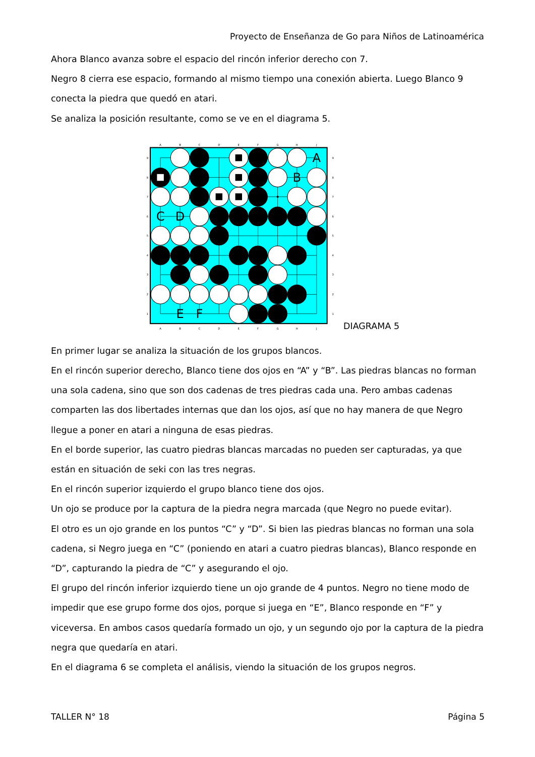Proyecto de Enseñanza de Go para Niños de Latinoamérica
Ahora Blanco avanza sobre el espacio del rincón inferior derecho con 7.
Negro 8 cierra ese espacio, formando al mismo tiempo una conexión abierta. Luego Blanco 9 conecta la piedra que quedó en atari.
Se analiza la posición resultante, como se ve en el diagrama 5.
A
B
C
D
E
F
G
H
J
A
B
C
D
E
F
G
H
J
9
8
7
6
5
4
3
2
1
9
8
7
6
5
4
3
2
1
A
B
C
D
E
F
DIAGRAMA 5
En primer lugar se analiza la situación de los grupos blancos.
En el rincón superior derecho, Blanco tiene dos ojos en “A” y “B”. Las piedras blancas no forman una sola cadena, sino que son dos cadenas de tres piedras cada una. Pero ambas cadenas comparten las dos libertades internas que dan los ojos, así que no hay manera de que Negro llegue a poner en atari a ninguna de esas piedras.
En el borde superior, las cuatro piedras blancas marcadas no pueden ser capturadas, ya que están en situación de seki con las tres negras.
En el rincón superior izquierdo el grupo blanco tiene dos ojos.
Un ojo se produce por la captura de la piedra negra marcada (que Negro no puede evitar).
El otro es un ojo grande en los puntos “C” y “D”. Si bien las piedras blancas no forman una sola cadena, si Negro juega en “C” (poniendo en atari a cuatro piedras blancas), Blanco responde en “D”, capturando la piedra de “C” y asegurando el ojo.
El grupo del rincón inferior izquierdo tiene un ojo grande de 4 puntos. Negro no tiene modo de impedir que ese grupo forme dos ojos, porque si juega en “E”, Blanco responde en “F” y viceversa. En ambos casos quedaría formado un ojo, y un segundo ojo por la captura de la piedra negra que quedaría en atari.
En el diagrama 6 se completa el análisis, viendo la situación de los grupos negros.
TALLER N° 18 Página 5